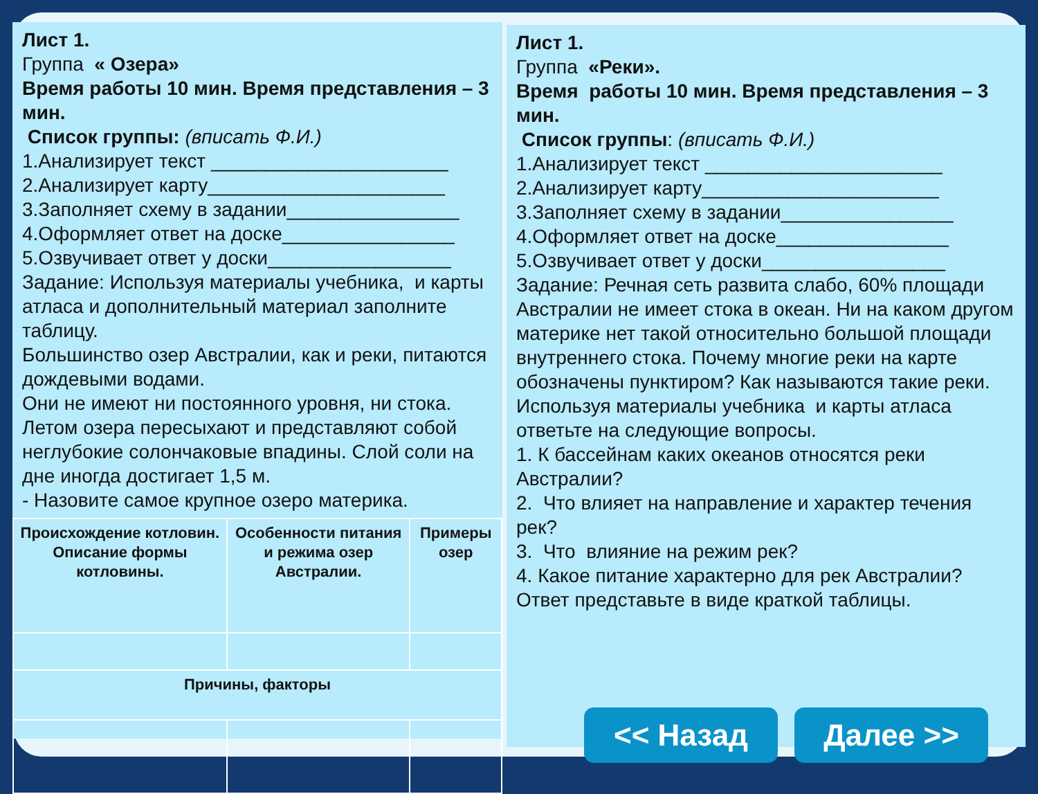Лист 1.
Группа « Озера»
Время работы 10 мин. Время представления – 3 мин.
Список группы: (вписать Ф.И.)
1.Анализирует текст ______________________
2.Анализирует карту______________________
3.Заполняет схему в задании________________
4.Оформляет ответ на доске________________
5.Озвучивает ответ у доски_________________
Задание: Используя материалы учебника, и карты атласа и дополнительный материал заполните таблицу.
Большинство озер Австралии, как и реки, питаются дождевыми водами.
Они не имеют ни постоянного уровня, ни стока. Летом озера пересыхают и представляют собой неглубокие солончаковые впадины. Слой соли на дне иногда достигает 1,5 м.
- Назовите самое крупное озеро материка.
| Происхождение котловин. Описание формы котловины. | Особенности питания и режима озер Австралии. | Примеры озер |
| Причины, факторы | | |
Лист 1.
Группа «Реки».
Время работы 10 мин. Время представления – 3 мин.
Список группы: (вписать Ф.И.)
1.Анализирует текст ______________________
2.Анализирует карту______________________
3.Заполняет схему в задании________________
4.Оформляет ответ на доске________________
5.Озвучивает ответ у доски_________________
Задание: Речная сеть развита слабо, 60% площади Австралии не имеет стока в океан. Ни на каком другом материке нет такой относительно большой площади внутреннего стока. Почему многие реки на карте обозначены пунктиром? Как называются такие реки. Используя материалы учебника и карты атласа ответьте на следующие вопросы.
1. К бассейнам каких океанов относятся реки Австралии?
2. Что влияет на направление и характер течения рек?
3. Что влияние на режим рек?
4. Какое питание характерно для рек Австралии?
Ответ представьте в виде краткой таблицы.
<< Назад Далее >>